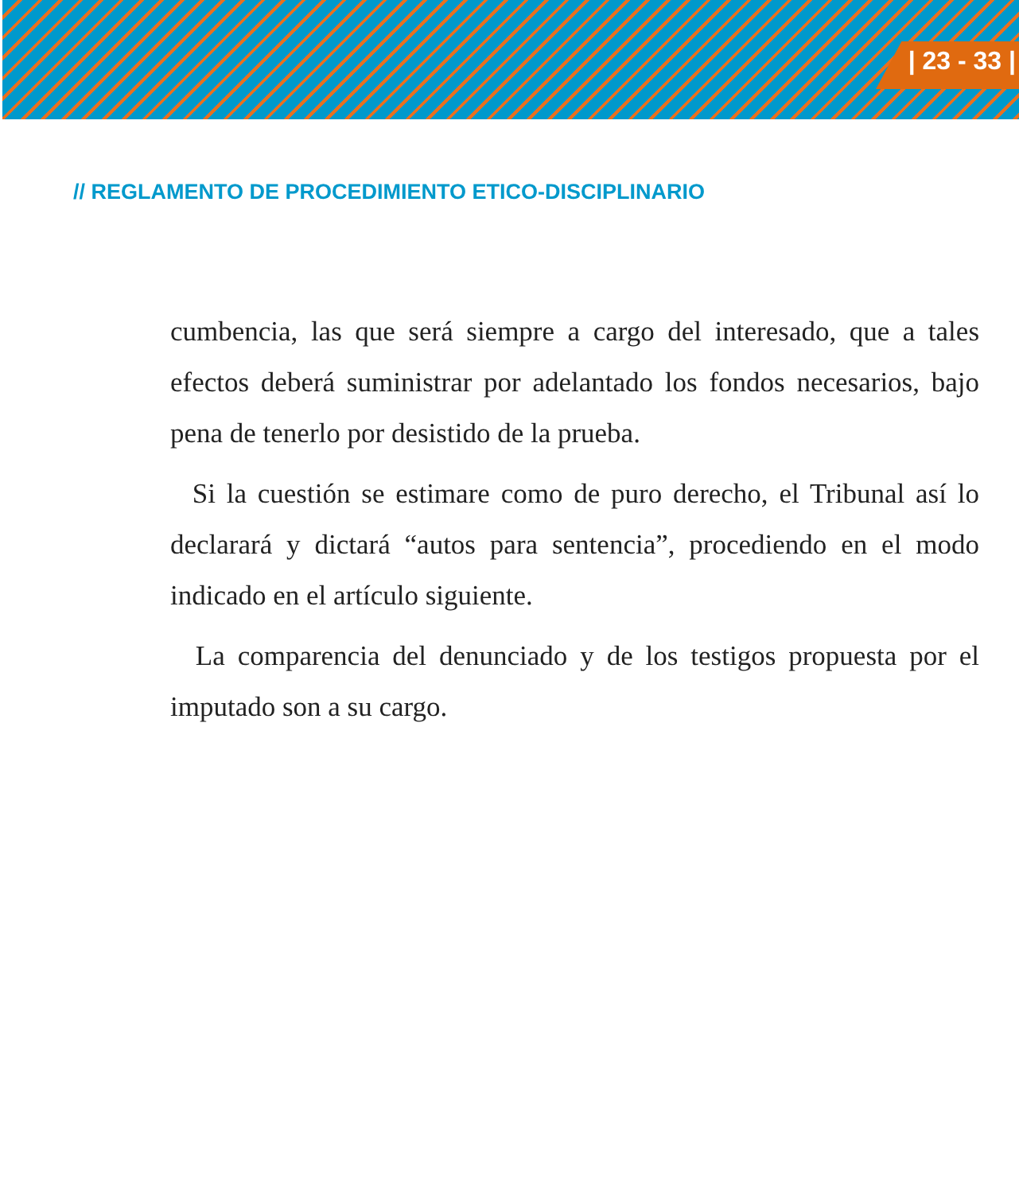| 23 - 33 |
// REGLAMENTO DE PROCEDIMIENTO ETICO-DISCIPLINARIO
cumbencia, las que será siempre a cargo del interesado, que a tales efectos deberá suministrar por adelantado los fondos necesarios, bajo pena de tenerlo por desistido de la prueba.
Si la cuestión se estimare como de puro derecho, el Tribunal así lo declarará y dictará “autos para sentencia”, procediendo en el modo indicado en el artículo siguiente.
La comparencia del denunciado y de los testigos propuesta por el imputado son a su cargo.